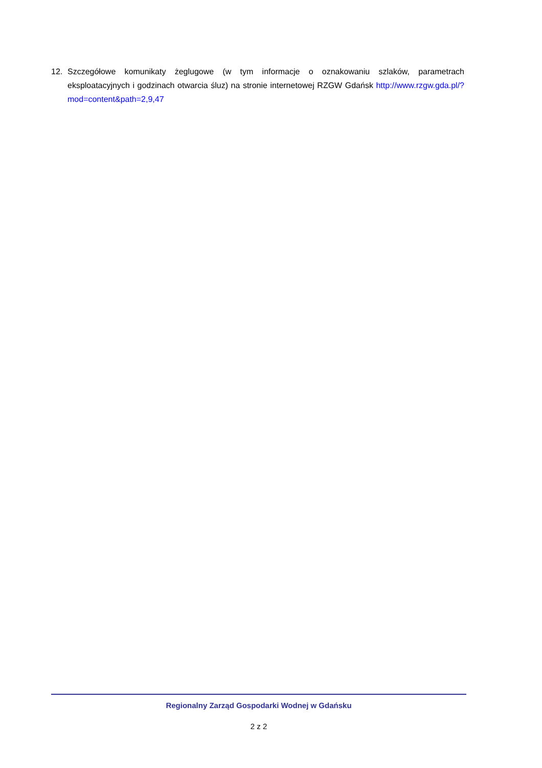12. Szczegółowe komunikaty żeglugowe (w tym informacje o oznakowaniu szlaków, parametrach eksploatacyjnych i godzinach otwarcia śluz) na stronie internetowej RZGW Gdańsk http://www.rzgw.gda.pl/?mod=content&path=2,9,47
Regionalny Zarząd Gospodarki Wodnej w Gdańsku
2 z 2